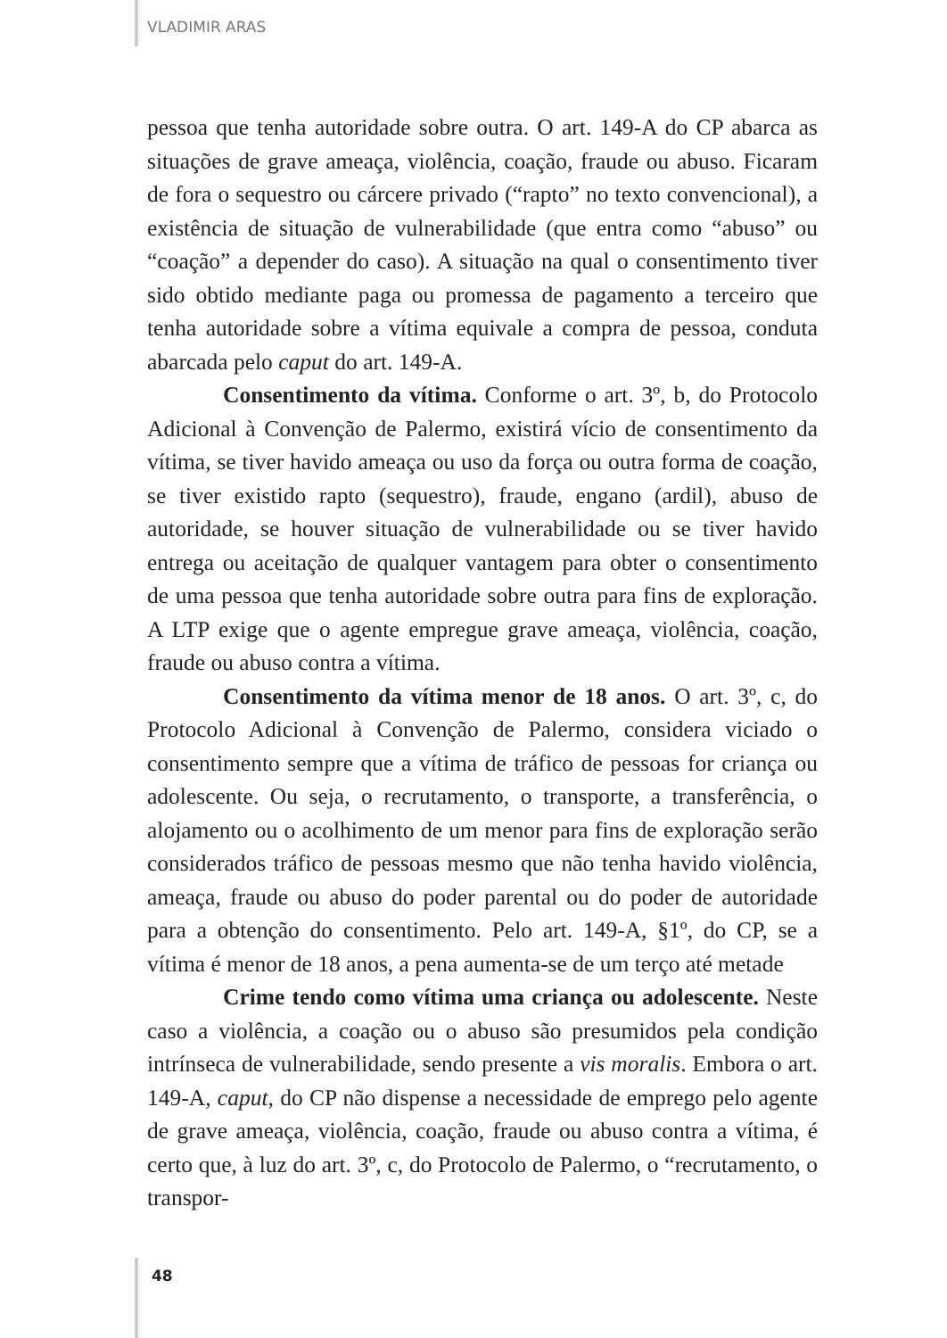VLADIMIR ARAS
pessoa que tenha autoridade sobre outra. O art. 149-A do CP abarca as situações de grave ameaça, violência, coação, fraude ou abuso. Ficaram de fora o sequestro ou cárcere privado (“rapto” no texto convencional), a existência de situação de vulnerabilidade (que entra como “abuso” ou “coação” a depender do caso). A situação na qual o consentimento tiver sido obtido mediante paga ou promessa de pagamento a terceiro que tenha autoridade sobre a vítima equivale a compra de pessoa, conduta abarcada pelo caput do art. 149-A.
Consentimento da vítima. Conforme o art. 3º, b, do Protocolo Adicional à Convenção de Palermo, existirá vício de consentimento da vítima, se tiver havido ameaça ou uso da força ou outra forma de coação, se tiver existido rapto (sequestro), fraude, engano (ardil), abuso de autoridade, se houver situação de vulnerabilidade ou se tiver havido entrega ou aceitação de qualquer vantagem para obter o consentimento de uma pessoa que tenha autoridade sobre outra para fins de exploração. A LTP exige que o agente empregue grave ameaça, violência, coação, fraude ou abuso contra a vítima.
Consentimento da vítima menor de 18 anos. O art. 3º, c, do Protocolo Adicional à Convenção de Palermo, considera viciado o consentimento sempre que a vítima de tráfico de pessoas for criança ou adolescente. Ou seja, o recrutamento, o transporte, a transferência, o alojamento ou o acolhimento de um menor para fins de exploração serão considerados tráfico de pessoas mesmo que não tenha havido violência, ameaça, fraude ou abuso do poder parental ou do poder de autoridade para a obtenção do consentimento. Pelo art. 149-A, §1º, do CP, se a vítima é menor de 18 anos, a pena aumenta-se de um terço até metade
Crime tendo como vítima uma criança ou adolescente. Neste caso a violência, a coação ou o abuso são presumidos pela condição intrínseca de vulnerabilidade, sendo presente a vis moralis. Embora o art. 149-A, caput, do CP não dispense a necessidade de emprego pelo agente de grave ameaça, violência, coação, fraude ou abuso contra a vítima, é certo que, à luz do art. 3º, c, do Protocolo de Palermo, o “recrutamento, o transpor-
48